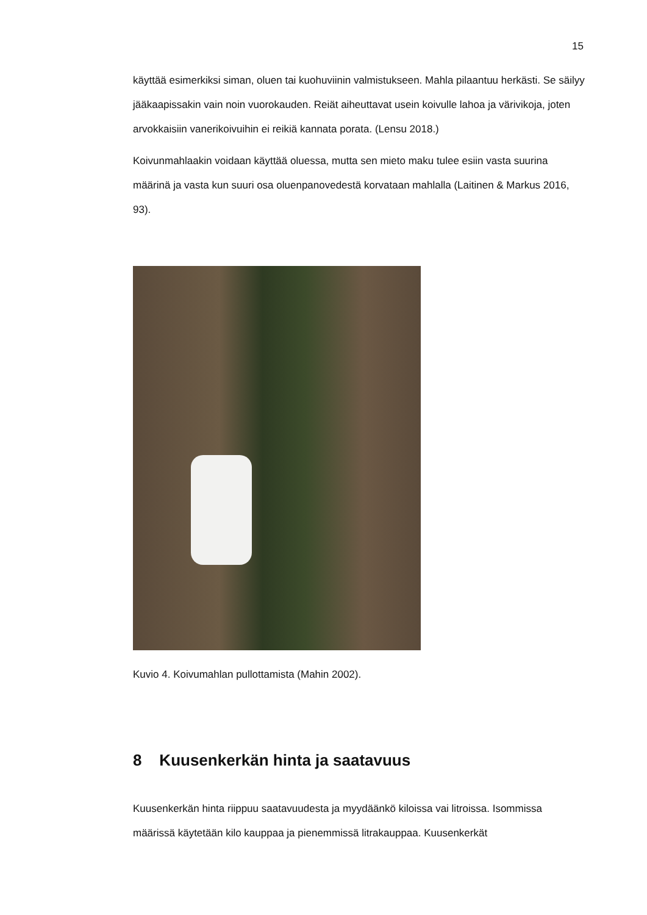15
käyttää esimerkiksi siman, oluen tai kuohuviinin valmistukseen. Mahla pilaantuu herkästi. Se säilyy jääkaapissakin vain noin vuorokauden. Reiät aiheuttavat usein koivulle lahoa ja värivikoja, joten arvokkaisiin vanerikoivuihin ei reikiä kannata porata. (Lensu 2018.)
Koivunmahlaakin voidaan käyttää oluessa, mutta sen mieto maku tulee esiin vasta suurina määrinä ja vasta kun suuri osa oluenpanovedestä korvataan mahlalla (Laitinen & Markus 2016, 93).
Kuvio 4. Koivumahlan pullottamista (Mahin 2002).
8 Kuusenkerkän hinta ja saatavuus
Kuusenkerkän hinta riippuu saatavuudesta ja myydäänkö kiloissa vai litroissa. Isommissa määrissä käytetään kilo kauppaa ja pienemmissä litrakauppaa. Kuusenkerkät